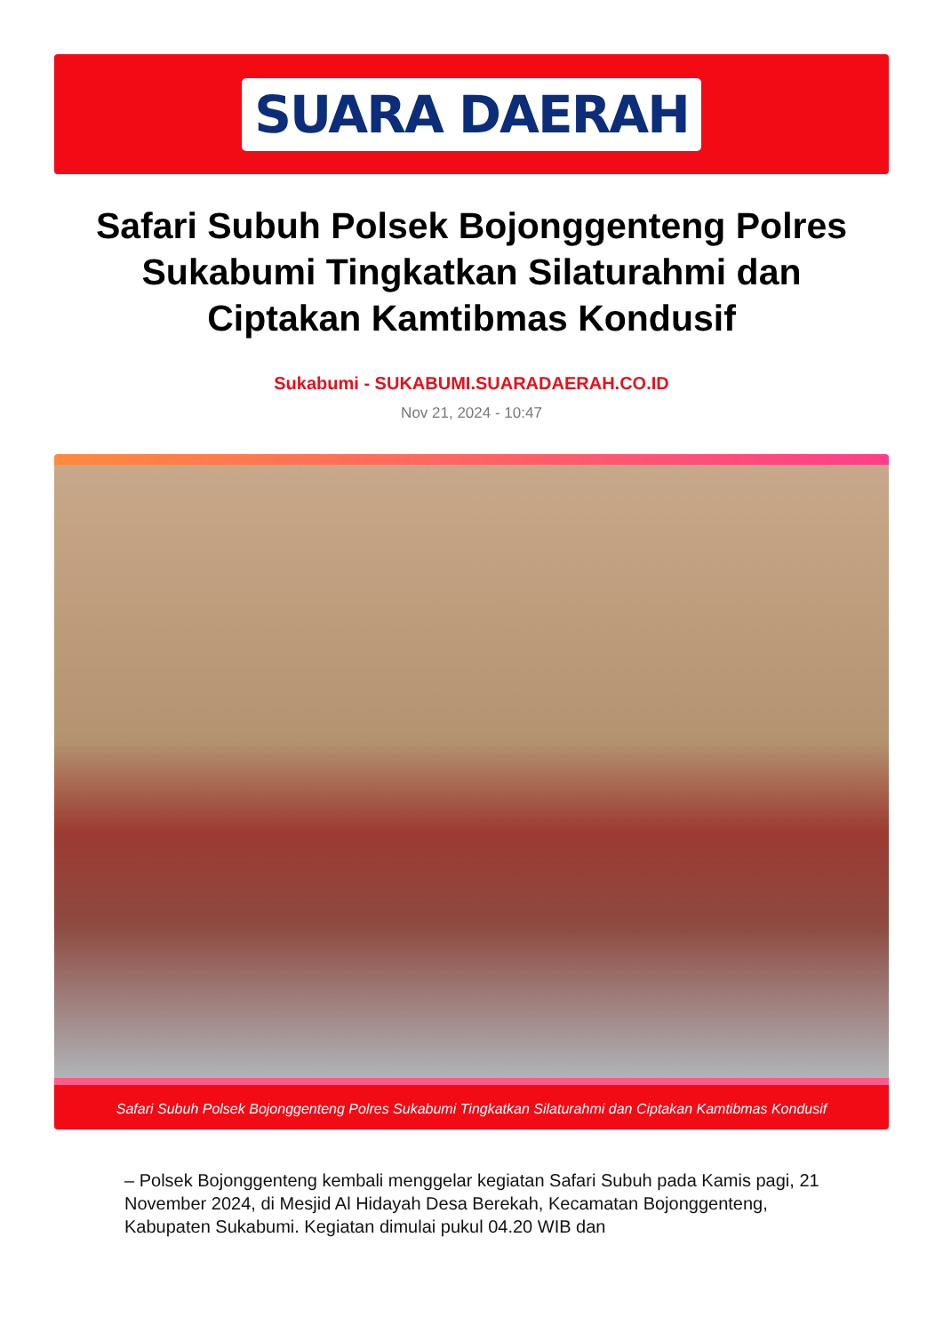SUARA DAERAH
Safari Subuh Polsek Bojonggenteng Polres Sukabumi Tingkatkan Silaturahmi dan Ciptakan Kamtibmas Kondusif
Sukabumi - SUKABUMI.SUARADAERAH.CO.ID
Nov 21, 2024 - 10:47
Safari Subuh Polsek Bojonggenteng Polres Sukabumi Tingkatkan Silaturahmi dan Ciptakan Kamtibmas Kondusif
– Polsek Bojonggenteng kembali menggelar kegiatan Safari Subuh pada Kamis pagi, 21 November 2024, di Mesjid Al Hidayah Desa Berekah, Kecamatan Bojonggenteng, Kabupaten Sukabumi. Kegiatan dimulai pukul 04.20 WIB dan